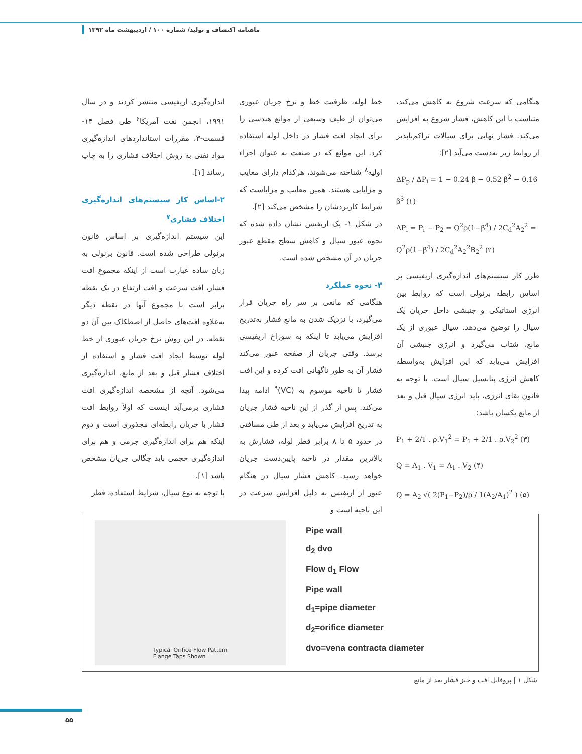ماهنامه اکتشاف و تولید/ شماره ۱۰۰ / اردیبهشت ماه ۱۳۹۲
اندازه‌گیری اریفیسی منتشر کردند و در سال ۱۹۹۱، انجمن نفت آمریکا<sup>۶</sup> طی فصل ۱۴- قسمت-۳، مقررات استانداردهای اندازه‌گیری مواد نفتی به روش اختلاف فشاری را به چاپ رساند [۱].
۲-اساس کار سیستم‌های اندازه‌گیری اختلاف فشاری<sup>۷</sup>
این سیستم اندازه‌گیری بر اساس قانون برنولی طراحی شده است. قانون برنولی به زبان ساده عبارت است از اینکه مجموع افت فشار، افت سرعت و افت ارتفاع در یک نقطه برابر است با مجموع آنها در نقطه دیگر به‌علاوه افت‌های حاصل از اصطکاک بین آن دو نقطه. در این روش نرخ جریان عبوری از خط لوله توسط ایجاد افت فشار و استفاده از اختلاف فشار قبل و بعد از مانع، اندازه‌گیری می‌شود. آنچه از مشخصه اندازه‌گیری افت فشاری برمی‌آید اینست که اولاً روابط افت فشار با جریان رابطه‌ای مجذوری است و دوم اینکه هم برای اندازه‌گیری جرمی و هم برای اندازه‌گیری حجمی باید چگالی جریان مشخص باشد [۱].
با توجه به نوع سیال، شرایط استفاده، قطر
خط لوله، ظرفیت خط و نرخ جریان عبوری می‌توان از طیف وسیعی از موانع هندسی را برای ایجاد افت فشار در داخل لوله استفاده کرد. این موانع که در صنعت به عنوان اجزاء اولیه<sup>۸</sup> شناخته می‌شوند، هرکدام دارای معایب و مزایایی هستند. همین معایب و مزایاست که شرایط کاربردشان را مشخص می‌کند [۲].
در شکل ۱- یک اریفیس نشان داده شده که نحوه عبور سیال و کاهش سطح مقطع عبور جریان در آن مشخص شده است.
۳- نحوه عملکرد
هنگامی که مانعی بر سر راه جریان قرار می‌گیرد، با نزدیک شدن به مانع فشار به‌تدریج افزایش می‌یابد تا اینکه به سوراخ اریفیسی برسد. وقتی جریان از صفحه عبور می‌کند فشار آن به طور ناگهانی افت کرده و این افت فشار تا ناحیه موسوم به (VC)<sup>۹</sup> ادامه پیدا می‌کند. پس از گذر از این ناحیه فشار جریان به تدریج افزایش می‌یابد و بعد از طی مسافتی در حدود ۵ تا ۸ برابر قطر لوله، فشارش به بالاترین مقدار در ناحیه پایین‌دست جریان خواهد رسید. کاهش فشار سیال در هنگام عبور از اریفیس به دلیل افزایش سرعت در این ناحیه است و
هنگامی که سرعت شروع به کاهش می‌کند، متناسب با این کاهش، فشار شروع به افزایش می‌کند. فشار نهایی برای سیالات تراکم‌ناپذیر از روابط زیر به‌دست می‌آید [۲]:
ΔP<sub>p</sub> / ΔP<sub>i</sub> = 1 − 0.24 β − 0.52 β<sup>2</sup> − 0.16 β<sup>3</sup> (۱)
ΔP<sub>i</sub> = P<sub>i</sub> − P<sub>2</sub> = Q<sup>2</sup>ρ(1−β<sup>4</sup>) / 2C<sub>d</sub><sup>2</sup>A<sub>2</sub><sup>2</sup> = Q<sup>2</sup>ρ(1−β<sup>4</sup>) / 2C<sub>d</sub><sup>2</sup>A<sub>2</sub><sup>2</sup>B<sub>2</sub><sup>2</sup> (۲)
طرز کار سیستم‌های اندازه‌گیری اریفیسی بر اساس رابطه برنولی است که روابط بین انرژی استاتیکی و جنبشی داخل جریان یک سیال را توضیح می‌دهد. سیال عبوری از یک مانع، شتاب می‌گیرد و انرژی جنبشی آن افزایش می‌یابد که این افزایش به‌واسطه کاهش انرژی پتانسیل سیال است. با توجه به قانون بقای انرژی، باید انرژی سیال قبل و بعد از مانع یکسان باشد:
P<sub>1</sub> + 2/1 . ρ.V<sub>1</sub><sup>2</sup> = P<sub>1</sub> + 2/1 . ρ.V<sub>2</sub><sup>2</sup> (۳)
Q = A<sub>1</sub> . V<sub>1</sub> = A<sub>1</sub> . V<sub>2</sub> (۴)
Q = A<sub>2</sub> √( 2(P<sub>1</sub>−P<sub>2</sub>)/ρ / 1(A<sub>2</sub>/A<sub>1</sub>)<sup>2</sup> ) (۵)
Typical Orifice Flow Pattern
Flange Taps Shown
Pipe wall
d<sub>2</sub> dvo
Flow d<sub>1</sub> Flow
Pipe wall
d<sub>1</sub>=pipe diameter
d<sub>2</sub>=orifice diameter
dvo=vena contracta diameter
شکل ۱ | پروفایل افت و خیز فشار بعد از مانع
۵۵